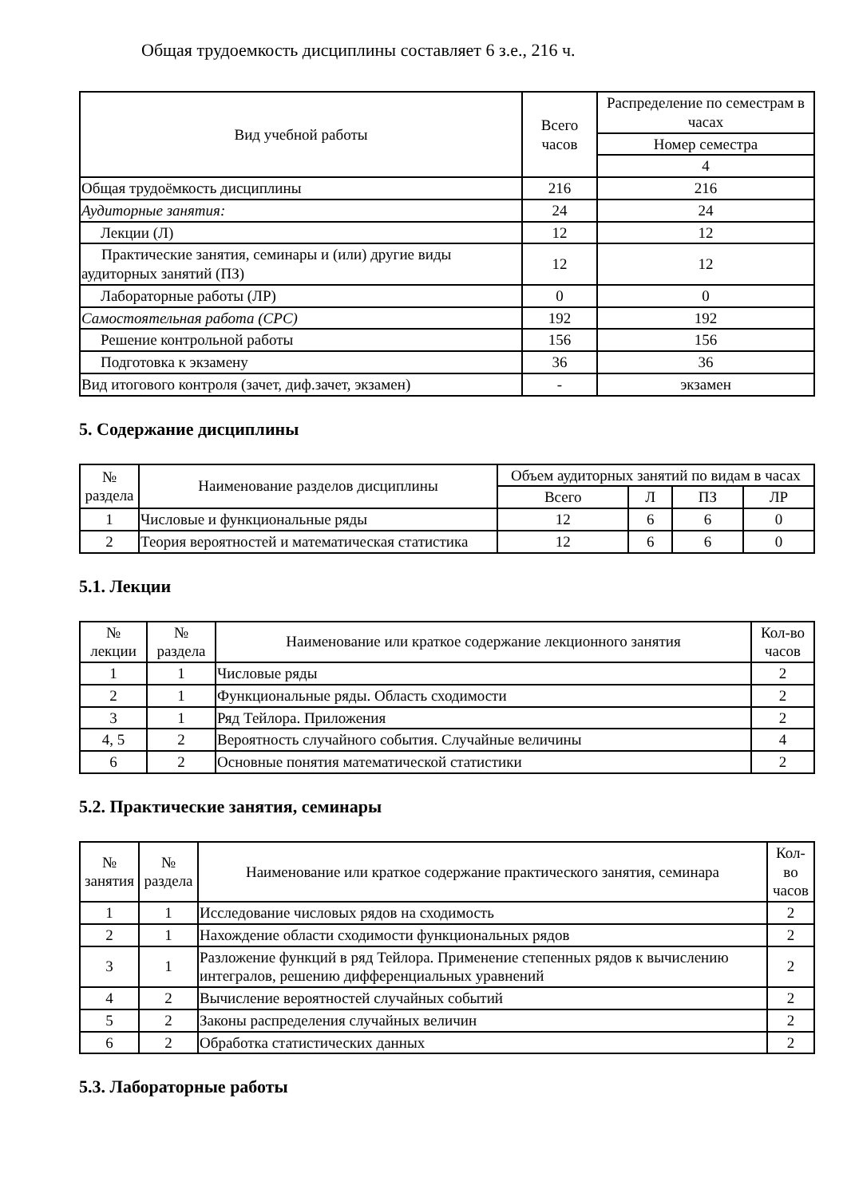Общая трудоемкость дисциплины составляет 6 з.е., 216 ч.
| Вид учебной работы | Всего часов | Распределение по семестрам в часах |
| --- | --- | --- |
| | | Номер семестра |
| | | 4 |
| Общая трудоёмкость дисциплины | 216 | 216 |
| Аудиторные занятия: | 24 | 24 |
| Лекции (Л) | 12 | 12 |
| Практические занятия, семинары и (или) другие виды аудиторных занятий (ПЗ) | 12 | 12 |
| Лабораторные работы (ЛР) | 0 | 0 |
| Самостоятельная работа (СРС) | 192 | 192 |
| Решение контрольной работы | 156 | 156 |
| Подготовка к экзамену | 36 | 36 |
| Вид итогового контроля (зачет, диф.зачет, экзамен) | - | экзамен |
5. Содержание дисциплины
| № раздела | Наименование разделов дисциплины | Объем аудиторных занятий по видам в часах | | | |
| --- | --- | --- | --- | --- | --- |
| | | Всего | Л | ПЗ | ЛР |
| 1 | Числовые и функциональные ряды | 12 | 6 | 6 | 0 |
| 2 | Теория вероятностей и математическая статистика | 12 | 6 | 6 | 0 |
5.1. Лекции
| № лекции | № раздела | Наименование или краткое содержание лекционного занятия | Кол-во часов |
| --- | --- | --- | --- |
| 1 | 1 | Числовые ряды | 2 |
| 2 | 1 | Функциональные ряды. Область сходимости | 2 |
| 3 | 1 | Ряд Тейлора. Приложения | 2 |
| 4, 5 | 2 | Вероятность случайного события. Случайные величины | 4 |
| 6 | 2 | Основные понятия математической статистики | 2 |
5.2. Практические занятия, семинары
| № занятия | № раздела | Наименование или краткое содержание практического занятия, семинара | Кол-во часов |
| --- | --- | --- | --- |
| 1 | 1 | Исследование числовых рядов на сходимость | 2 |
| 2 | 1 | Нахождение области сходимости функциональных рядов | 2 |
| 3 | 1 | Разложение функций в ряд Тейлора. Применение степенных рядов к вычислению интегралов, решению дифференциальных уравнений | 2 |
| 4 | 2 | Вычисление вероятностей случайных событий | 2 |
| 5 | 2 | Законы распределения случайных величин | 2 |
| 6 | 2 | Обработка статистических данных | 2 |
5.3. Лабораторные работы